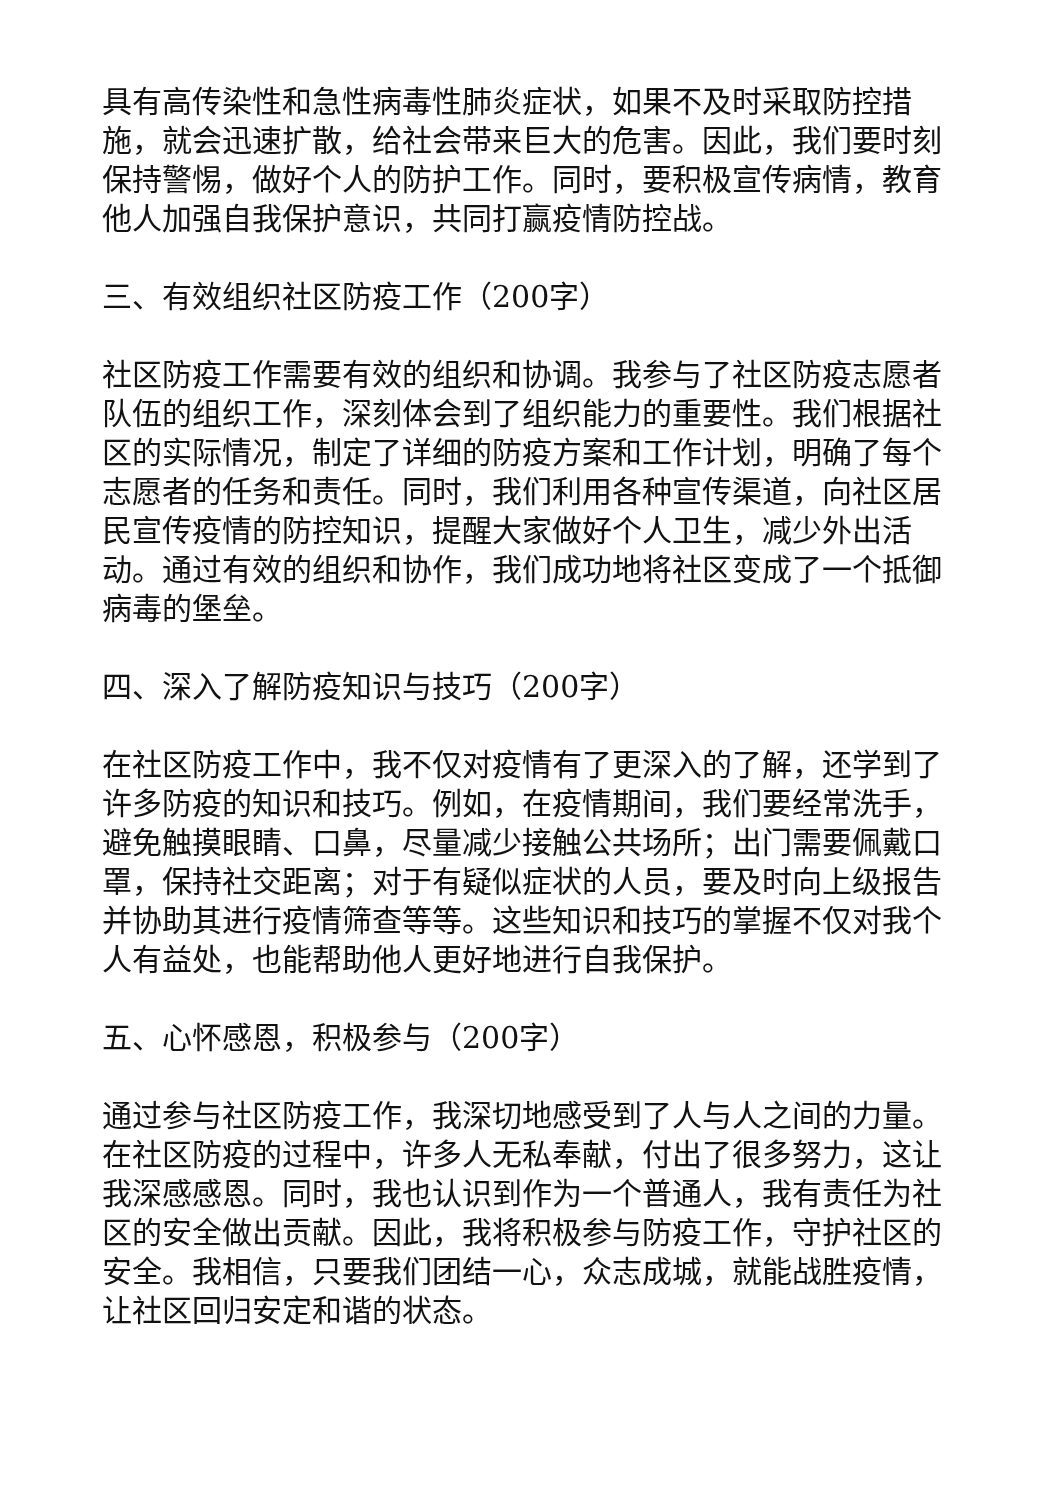具有高传染性和急性病毒性肺炎症状，如果不及时采取防控措施，就会迅速扩散，给社会带来巨大的危害。因此，我们要时刻保持警惕，做好个人的防护工作。同时，要积极宣传病情，教育他人加强自我保护意识，共同打赢疫情防控战。
三、有效组织社区防疫工作（200字）
社区防疫工作需要有效的组织和协调。我参与了社区防疫志愿者队伍的组织工作，深刻体会到了组织能力的重要性。我们根据社区的实际情况，制定了详细的防疫方案和工作计划，明确了每个志愿者的任务和责任。同时，我们利用各种宣传渠道，向社区居民宣传疫情的防控知识，提醒大家做好个人卫生，减少外出活动。通过有效的组织和协作，我们成功地将社区变成了一个抵御病毒的堡垒。
四、深入了解防疫知识与技巧（200字）
在社区防疫工作中，我不仅对疫情有了更深入的了解，还学到了许多防疫的知识和技巧。例如，在疫情期间，我们要经常洗手，避免触摸眼睛、口鼻，尽量减少接触公共场所；出门需要佩戴口罩，保持社交距离；对于有疑似症状的人员，要及时向上级报告并协助其进行疫情筛查等等。这些知识和技巧的掌握不仅对我个人有益处，也能帮助他人更好地进行自我保护。
五、心怀感恩，积极参与（200字）
通过参与社区防疫工作，我深切地感受到了人与人之间的力量。在社区防疫的过程中，许多人无私奉献，付出了很多努力，这让我深感感恩。同时，我也认识到作为一个普通人，我有责任为社区的安全做出贡献。因此，我将积极参与防疫工作，守护社区的安全。我相信，只要我们团结一心，众志成城，就能战胜疫情，让社区回归安定和谐的状态。